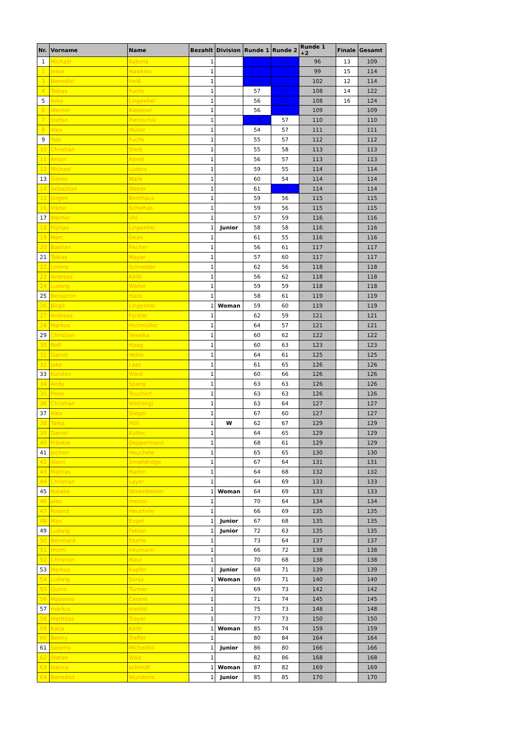| Nr. | Vorname | Name | Bezahlt | Division | Runde 1 | Runde 2 | Runde 1 +2 | Finale | Gesamt |
| --- | --- | --- | --- | --- | --- | --- | --- | --- | --- |
| 1 | Michael | Kobella | 1 | | 47 | 49 | 96 | 13 | 109 |
| 2 | Jesse | Hawkins | 1 | | 46 | 53 | 99 | 15 | 114 |
| 3 | Benedikt | Heiß | 1 | | 49 | 53 | 102 | 12 | 114 |
| 4 | Tobias | Fuchs | 1 | | 57 | 51 | 108 | 14 | 122 |
| 5 | Arno | Lingenhel | 1 | | 56 | 52 | 108 | 16 | 124 |
| 6 | Werner | Riebesel | 1 | | 56 | 53 | 109 | | 109 |
| 7 | Stefan | Pientschik | 1 | | 53 | 57 | 110 | | 110 |
| 8 | Alex | Müller | 1 | | 54 | 57 | 111 | | 111 |
| 9 | Tobi | Fuchs | 1 | | 55 | 57 | 112 | | 112 |
| 10 | Christian | Steib | 1 | | 55 | 58 | 113 | | 113 |
| 11 | Anton | Abrell | 1 | | 56 | 57 | 113 | | 113 |
| 12 | Michael | Lüders | 1 | | 59 | 55 | 114 | | 114 |
| 13 | Simon | Malik | 1 | | 60 | 54 | 114 | | 114 |
| 14 | Sebastian | Weber | 1 | | 61 | 53 | 114 | | 114 |
| 15 | Jürgen | Benthaus | 1 | | 59 | 56 | 115 | | 115 |
| 16 | Viktor | Schelhas | 1 | | 59 | 56 | 115 | | 115 |
| 17 | Werner | Uhl | 1 | | 57 | 59 | 116 | | 116 |
| 18 | Florian | Lingenhel | 1 | Junior | 58 | 58 | 116 | | 116 |
| 19 | Marc | Dean | 1 | | 61 | 55 | 116 | | 116 |
| 20 | Bastian | Fischer | 1 | | 56 | 61 | 117 | | 117 |
| 21 | Tobias | Mayer | 1 | | 57 | 60 | 117 | | 117 |
| 22 | Lorenz | Schneider | 1 | | 62 | 56 | 118 | | 118 |
| 23 | Andreas | Kölbl | 1 | | 56 | 62 | 118 | | 118 |
| 24 | Ludwig | Walter | 1 | | 59 | 59 | 118 | | 118 |
| 25 | Benjamin | Hack | 1 | | 58 | 61 | 119 | | 119 |
| 26 | Birgit | Lingenhel | 1 | Woman | 59 | 60 | 119 | | 119 |
| 27 | Andreas | Forster | 1 | | 62 | 59 | 121 | | 121 |
| 28 | Markus | Holzmüller | 1 | | 64 | 57 | 121 | | 121 |
| 29 | Christian | Veselka | 1 | | 60 | 62 | 122 | | 122 |
| 30 | Rolf | Haag | 1 | | 60 | 63 | 123 | | 123 |
| 31 | Daniel | Veble | 1 | | 64 | 61 | 125 | | 125 |
| 32 | Jake | Laas | 1 | | 61 | 65 | 126 | | 126 |
| 33 | Kursten | Ward | 1 | | 60 | 66 | 126 | | 126 |
| 34 | Andy | Spang | 1 | | 63 | 63 | 126 | | 126 |
| 35 | Peter | Teuchert | 1 | | 63 | 63 | 126 | | 126 |
| 36 | Christian | Wettengl | 1 | | 63 | 64 | 127 | | 127 |
| 37 | Alex | Diegel | 1 | | 67 | 60 | 127 | | 127 |
| 38 | Tanja | Höll | 1 | W | 62 | 67 | 129 | | 129 |
| 39 | Daniel | Kutter, | 1 | | 64 | 65 | 129 | | 129 |
| 40 | Fränkie | Deppermann | 1 | | 68 | 61 | 129 | | 129 |
| 41 | Jochen | Heuchele | 1 | | 65 | 65 | 130 | | 130 |
| 42 | Alwin | Smalldridge | 1 | | 67 | 64 | 131 | | 131 |
| 43 | Mattias | Martin | 1 | | 64 | 68 | 132 | | 132 |
| 44 | Christian | Layer | 1 | | 64 | 69 | 133 | | 133 |
| 45 | Natalie | Winkelbeiner | 1 | Woman | 64 | 69 | 133 | | 133 |
| 46 | alex | mestel | 1 | | 70 | 64 | 134 | | 134 |
| 47 | Roland | Heuchele | 1 | | 66 | 69 | 135 | | 135 |
| 48 | Max | Engel | 1 | Junior | 67 | 68 | 135 | | 135 |
| 49 | Ludwig | Fabian | 1 | Junior | 72 | 63 | 135 | | 135 |
| 50 | Bernhard | Eberle | 1 | | 73 | 64 | 137 | | 137 |
| 51 | thomi | neumann | 1 | | 66 | 72 | 138 | | 138 |
| 52 | Christian | Maul | 1 | | 70 | 68 | 138 | | 138 |
| 53 | Markus | Kapfer | 1 | Junior | 68 | 71 | 139 | | 139 |
| 54 | Ludwig | Sonja | 1 | Woman | 69 | 71 | 140 | | 140 |
| 55 | Quirin | Türmer | 1 | | 69 | 73 | 142 | | 142 |
| 56 | Massimo | Cecere | 1 | | 71 | 74 | 145 | | 145 |
| 57 | markus | mestel | 1 | | 75 | 73 | 148 | | 148 |
| 58 | Matthias | Troyer | 1 | | 77 | 73 | 150 | | 150 |
| 59 | Katja | Kölbl | 1 | Woman | 85 | 74 | 159 | | 159 |
| 60 | Benny | Treffer | 1 | | 80 | 84 | 164 | | 164 |
| 61 | Salomo | Michelfeit | 1 | Junior | 86 | 80 | 166 | | 166 |
| 62 | Stefan | Walz | 1 | | 82 | 86 | 168 | | 168 |
| 63 | bianca | schmidt | 1 | Woman | 87 | 82 | 169 | | 169 |
| 64 | Benedikt | Wunderle | 1 | Junior | 85 | 85 | 170 | | 170 |